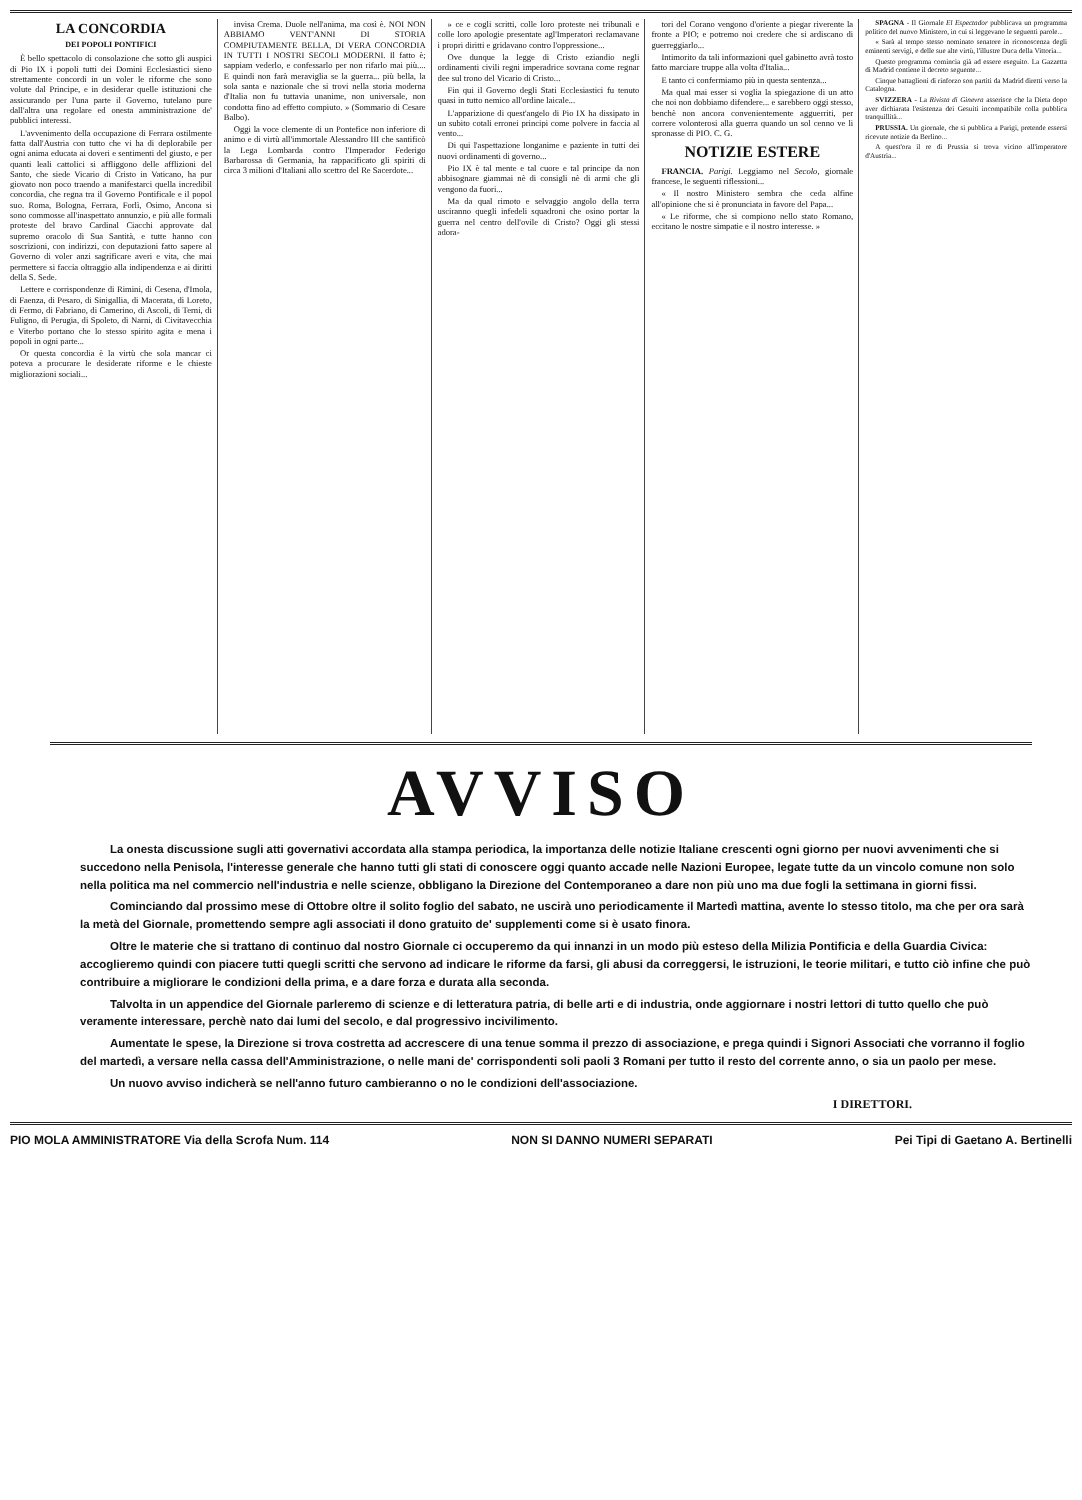LA CONCORDIA
DEI POPOLI PONTIFICI
È bello spettacolo di consolazione che sotto gli auspici di Pio IX i popoli tutti dei Domini Ecclesiastici sieno strettamente concordi in un voler le riforme che sono volute dal Principe, e in desiderar quelle istituzioni che assicurando per l'una parte il Governo, tutelano pure dall'altra una regolare ed onesta amministrazione de' pubblici interessi.
L'avvenimento della occupazione di Ferrara ostilmente fatta dall'Austria con tutto che vi ha di deplorabile per ogni anima educata ai doveri e sentimenti del giusto, e per quanti leali cattolici si affliggono delle afflizioni del Santo, che siede Vicario di Cristo in Vaticano, ha pur giovato non poco traendo a manifestarci quella incredibil concordia, che regna tra il Governo Pontificale e il popol suo. Roma, Bologna, Ferrara, Forlì, Osimo, Ancona si sono commosse all'inaspettato annunzio, e più alle formali proteste del bravo Cardinal Ciacchi approvate dal supremo oracolo di Sua Santità, e tutte hanno con soscrizioni, con indirizzi, con deputazioni fatto sapere al Governo di voler anzi sagrificare averi e vita, che mai permettere si faccia oltraggio alla indipendenza e ai diritti della S. Sede.
Lettere e corrispondenze di Rimini, di Cesena, d'Imola, di Faenza, di Pesaro, di Sinigallia, di Macerata, di Loreto, di Fermo, di Fabriano, di Camerino, di Ascoli, di Terni, di Fuligno, di Perugia, di Spoleto, di Narni, di Civitavecchia e Viterbo portano che lo stesso spirito agita e mena i popoli in ogni parte...
Or questa concordia è la virtù che sola mancar ci poteva a procurare le desiderate riforme e le chieste migliorazioni sociali...
invisa Crema. Duole nell'anima, ma così è. NOI NON ABBIAMO VENT'ANNI DI STORIA COMPIUTAMENTE BELLA, DI VERA CONCORDIA IN TUTTI I NOSTRI SECOLI MODERNI. Il fatto è; sappiam vederlo, e confessarlo per non rifarlo mai più.... E quindi non farà meraviglia se la guerra... più bella, la sola santa e nazionale che si trovi nella storia moderna d'Italia non fu tuttavia unanime, non universale, non condotta fino ad effetto compiuto. » (Sommario di Cesare Balbo).
Oggi la voce clemente di un Pontefice non inferiore di animo e di virtù all'immortale Alessandro III che santificò la Lega Lombarda contro l'Imperador Federigo Barbarossa di Germania, ha rappacificato gli spiriti di circa 3 milioni d'Italiani allo scettro del Re Sacerdote...
» ce e cogli scritti, colle loro proteste nei tribunali e colle loro apologie presentate agl'Imperatori reclamavane i propri diritti e gridavano contro l'oppressione...
Ove dunque la legge di Cristo eziandio negli ordinamenti civili regni imperadrice sovrana come regnar dee sul trono del Vicario di Cristo...
Fin qui il Governo degli Stati Ecclesiastici fu tenuto quasi in tutto nemico all'ordine laicale...
L'apparizione di quest'angelo di Pio IX ha dissipato in un subito cotali erronei principi come polvere in faccia al vento...
Di qui l'aspettazione longanime e paziente in tutti dei nuovi ordinamenti di governo...
Pio IX è tal mente e tal cuore e tal principe da non abbisognare giammai nè di consigli nè di armi che gli vengono da fuori...
Ma da qual rimoto e selvaggio angolo della terra usciranno quegli infedeli squadroni che osino portar la guerra nel centro dell'ovile di Cristo? Oggi gli stessi adora-
tori del Corano vengono d'oriente a piegar riverente la fronte a PIO; e potremo noi credere che si ardiscano di guerreggiarlo...
Intimorito da tali informazioni quel gabinetto avrà tosto fatto marciare truppe alla volta d'Italia...
E tanto ci confermiamo più in questa sentenza...
Ma qual mai esser si voglia la spiegazione di un atto che noi non dobbiamo difendere... e sarebbero oggi stesso, benchè non ancora convenientemente agguerriti, per correre volonterosi alla guerra quando un sol cenno ve li spronasse di PIO. C. G.
NOTIZIE ESTERE
FRANCIA. Parigi. Leggiamo nel Secolo, giornale francese, le seguenti riflessioni...
« Il nostro Ministero sembra che ceda alfine all'opinione che si è pronunciata in favore del Papa...
« Le riforme, che si compiono nello stato Romano, eccitano le nostre simpatie e il nostro interesse. »
SPAGNA - Il Giornale El Espectador pubblicava un programma politico del nuovo Ministero, in cui si leggevano le seguenti parole...
« Sarà al tempo stesso nominato senatore in riconoscenza degli eminenti servigi, e delle sue alte virtù, l'illustre Duca della Vittoria...
Questo programma comincia già ad essere eseguito. La Gazzetta di Madrid contiene il decreto seguente...
Cinque battaglioni di rinforzo son partiti da Madrid diretti verso la Catalogna.
SVIZZERA - La Rivista di Ginevra asserisce che la Dieta dopo aver dichiarata l'esistenza dei Gesuiti incompatibile colla pubblica tranquillità...
PRUSSIA. Un giornale, che si pubblica a Parigi, pretende essersi ricevute notizie da Berlino...
A quest'ora il re di Prussia si trova vicino all'imperatore d'Austria...
AVVISO
La onesta discussione sugli atti governativi accordata alla stampa periodica, la importanza delle notizie Italiane crescenti ogni giorno per nuovi avvenimenti che si succedono nella Penisola, l'interesse generale che hanno tutti gli stati di conoscere oggi quanto accade nelle Nazioni Europee, legate tutte da un vincolo comune non solo nella politica ma nel commercio nell'industria e nelle scienze, obbligano la Direzione del Contemporaneo a dare non più uno ma due fogli la settimana in giorni fissi.
Cominciando dal prossimo mese di Ottobre oltre il solito foglio del sabato, ne uscirà uno periodicamente il Martedì mattina, avente lo stesso titolo, ma che per ora sarà la metà del Giornale, promettendo sempre agli associati il dono gratuito de' supplementi come si è usato finora.
Oltre le materie che si trattano di continuo dal nostro Giornale ci occuperemo da qui innanzi in un modo più esteso della Milizia Pontificia e della Guardia Civica: accoglieremo quindi con piacere tutti quegli scritti che servono ad indicare le riforme da farsi, gli abusi da correggersi, le istruzioni, le teorie militari, e tutto ciò infine che può contribuire a migliorare le condizioni della prima, e a dare forza e durata alla seconda.
Talvolta in un appendice del Giornale parleremo di scienze e di letteratura patria, di belle arti e di industria, onde aggiornare i nostri lettori di tutto quello che può veramente interessare, perchè nato dai lumi del secolo, e dal progressivo incivilimento.
Aumentate le spese, la Direzione si trova costretta ad accrescere di una tenue somma il prezzo di associazione, e prega quindi i Signori Associati che vorranno il foglio del martedì, a versare nella cassa dell'Amministrazione, o nelle mani de' corrispondenti soli paoli 3 Romani per tutto il resto del corrente anno, o sia un paolo per mese.
Un nuovo avviso indicherà se nell'anno futuro cambieranno o no le condizioni dell'associazione.
I DIRETTORI.
PIO MOLA AMMINISTRATORE Via della Scrofa Num. 114 NON SI DANNO NUMERI SEPARATI Pei Tipi di Gaetano A. Bertinelli